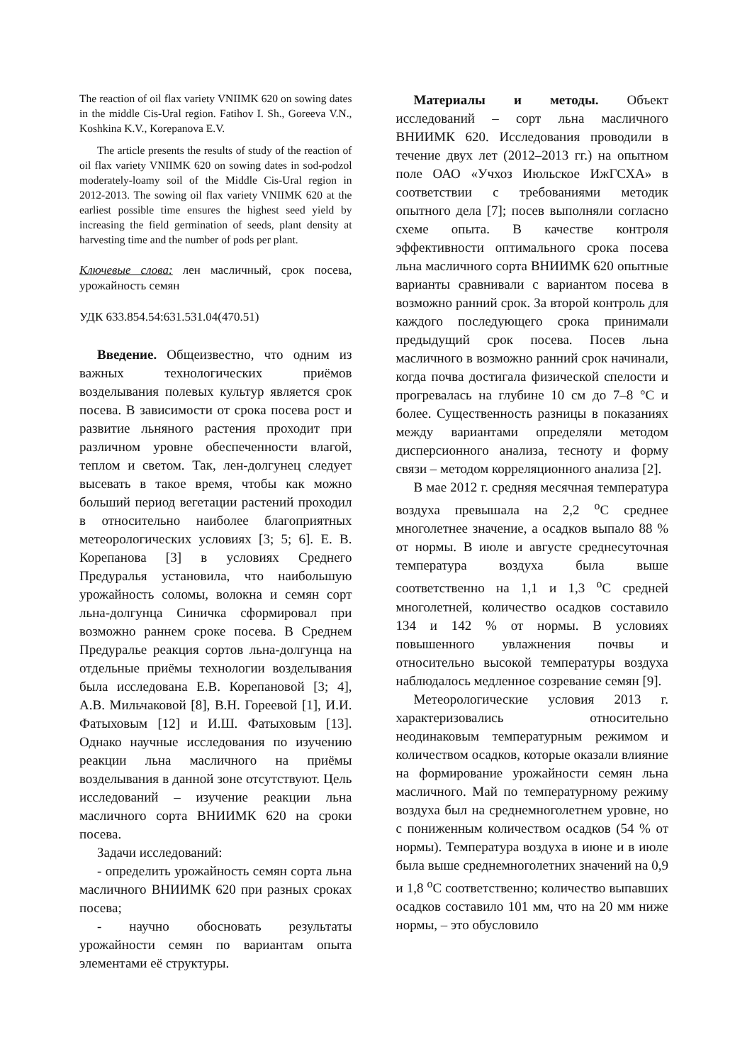The reaction of oil flax variety VNIIMK 620 on sowing dates in the middle Cis-Ural region. Fatihov I. Sh., Goreeva V.N., Koshkina K.V., Korepanova E.V.
The article presents the results of study of the reaction of oil flax variety VNIIMK 620 on sowing dates in sod-podzol moderately-loamy soil of the Middle Cis-Ural region in 2012-2013. The sowing oil flax variety VNIIMK 620 at the earliest possible time ensures the highest seed yield by increasing the field germination of seeds, plant density at harvesting time and the number of pods per plant.
Ключевые слова: лен масличный, срок посева, урожайность семян
УДК 633.854.54:631.531.04(470.51)
Введение. Общеизвестно, что одним из важных технологических приёмов возделывания полевых культур является срок посева. В зависимости от срока посева рост и развитие льняного растения проходит при различном уровне обеспеченности влагой, теплом и светом. Так, лен-долгунец следует высевать в такое время, чтобы как можно больший период вегетации растений проходил в относительно наиболее благоприятных метеорологических условиях [3; 5; 6]. Е. В. Корепанова [3] в условиях Среднего Предуралья установила, что наибольшую урожайность соломы, волокна и семян сорт льна-долгунца Синичка сформировал при возможно раннем сроке посева. В Среднем Предуралье реакция сортов льна-долгунца на отдельные приёмы технологии возделывания была исследована Е.В. Корепановой [3; 4], А.В. Мильчаковой [8], В.Н. Гореевой [1], И.И. Фатыховым [12] и И.Ш. Фатыховым [13]. Однако научные исследования по изучению реакции льна масличного на приёмы возделывания в данной зоне отсутствуют. Цель исследований – изучение реакции льна масличного сорта ВНИИМК 620 на сроки посева.
Задачи исследований:
- определить урожайность семян сорта льна масличного ВНИИМК 620 при разных сроках посева;
- научно обосновать результаты урожайности семян по вариантам опыта элементами её структуры.
Материалы и методы. Объект исследований – сорт льна масличного ВНИИМК 620. Исследования проводили в течение двух лет (2012–2013 гг.) на опытном поле ОАО «Учхоз Июльское ИжГСХА» в соответствии с требованиями методик опытного дела [7]; посев выполняли согласно схеме опыта. В качестве контроля эффективности оптимального срока посева льна масличного сорта ВНИИМК 620 опытные варианты сравнивали с вариантом посева в возможно ранний срок. За второй контроль для каждого последующего срока принимали предыдущий срок посева. Посев льна масличного в возможно ранний срок начинали, когда почва достигала физической спелости и прогревалась на глубине 10 см до 7–8 °С и более. Существенность разницы в показаниях между вариантами определяли методом дисперсионного анализа, тесноту и форму связи – методом корреляционного анализа [2].
В мае 2012 г. средняя месячная температура воздуха превышала на 2,2 <sup>о</sup>С среднее многолетнее значение, а осадков выпало 88 % от нормы. В июле и августе среднесуточная температура воздуха была выше соответственно на 1,1 и 1,3 <sup>о</sup>С средней многолетней, количество осадков составило 134 и 142 % от нормы. В условиях повышенного увлажнения почвы и относительно высокой температуры воздуха наблюдалось медленное созревание семян [9].
Метеорологические условия 2013 г. характеризовались относительно неодинаковым температурным режимом и количеством осадков, которые оказали влияние на формирование урожайности семян льна масличного. Май по температурному режиму воздуха был на среднемноголетнем уровне, но с пониженным количеством осадков (54 % от нормы). Температура воздуха в июне и в июле была выше среднемноголетних значений на 0,9 и 1,8 <sup>о</sup>С соответственно; количество выпавших осадков составило 101 мм, что на 20 мм ниже нормы, – это обусловило